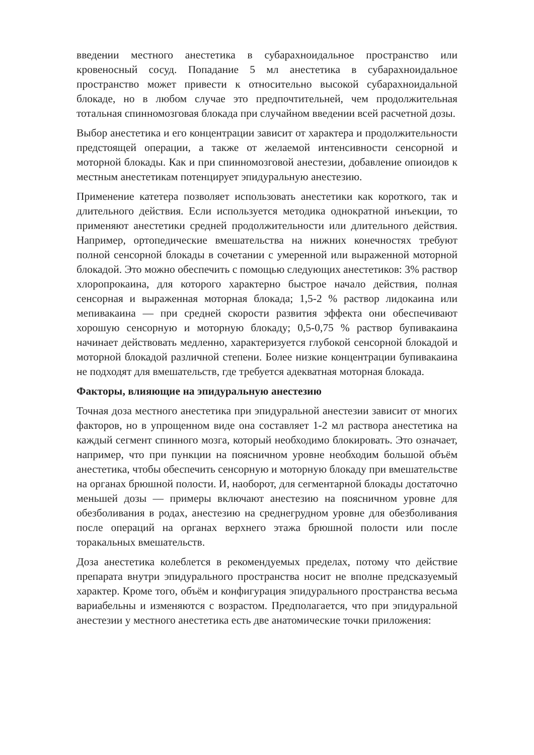введении местного анестетика в субарахноидальное пространство или кровеносный сосуд. Попадание 5 мл анестетика в субарахноидальное пространство может привести к относительно высокой субарахноидальной блокаде, но в любом случае это предпочтительней, чем продолжительная тотальная спинномозговая блокада при случайном введении всей расчетной дозы.
Выбор анестетика и его концентрации зависит от характера и продолжительности предстоящей операции, а также от желаемой интенсивности сенсорной и моторной блокады. Как и при спинномозговой анестезии, добавление опиоидов к местным анестетикам потенцирует эпидуральную анестезию.
Применение катетера позволяет использовать анестетики как короткого, так и длительного действия. Если используется методика однократной инъекции, то применяют анестетики средней продолжительности или длительного действия. Например, ортопедические вмешательства на нижних конечностях требуют полной сенсорной блокады в сочетании с умеренной или выраженной моторной блокадой. Это можно обеспечить с помощью следующих анестетиков: 3% раствор хлоропрокаина, для которого характерно быстрое начало действия, полная сенсорная и выраженная моторная блокада; 1,5-2 % раствор лидокаина или мепивакаина — при средней скорости развития эффекта они обеспечивают хорошую сенсорную и моторную блокаду; 0,5-0,75 % раствор бупивакаина начинает действовать медленно, характеризуется глубокой сенсорной блокадой и моторной блокадой различной степени. Более низкие концентрации бупивакаина не подходят для вмешательств, где требуется адекватная моторная блокада.
Факторы, влияющие на эпидуральную анестезию
Точная доза местного анестетика при эпидуральной анестезии зависит от многих факторов, но в упрощенном виде она составляет 1-2 мл раствора анестетика на каждый сегмент спинного мозга, который необходимо блокировать. Это означает, например, что при пункции на поясничном уровне необходим большой объём анестетика, чтобы обеспечить сенсорную и моторную блокаду при вмешательстве на органах брюшной полости. И, наоборот, для сегментарной блокады достаточно меньшей дозы — примеры включают анестезию на поясничном уровне для обезболивания в родах, анестезию на среднегрудном уровне для обезболивания после операций на органах верхнего этажа брюшной полости или после торакальных вмешательств.
Доза анестетика колеблется в рекомендуемых пределах, потому что действие препарата внутри эпидурального пространства носит не вполне предсказуемый характер. Кроме того, объём и конфигурация эпидурального пространства весьма вариабельны и изменяются с возрастом. Предполагается, что при эпидуральной анестезии у местного анестетика есть две анатомические точки приложения: